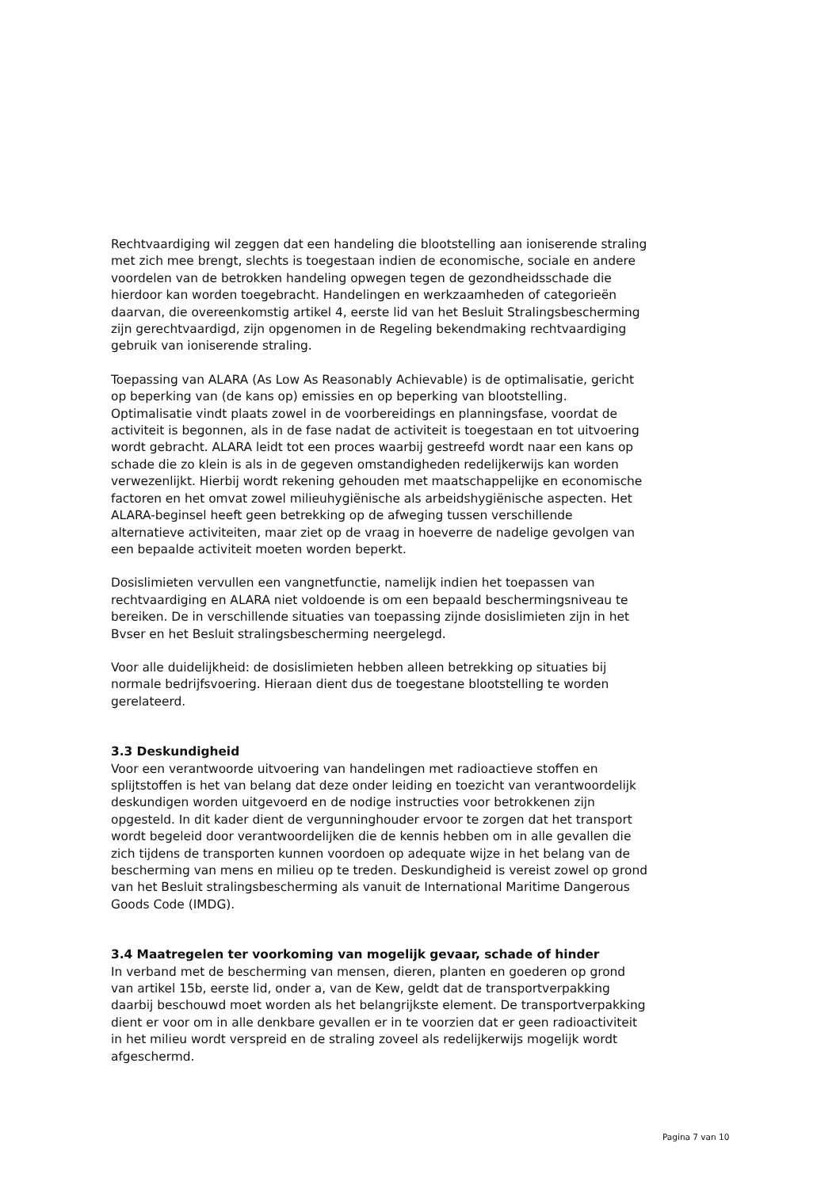Rechtvaardiging wil zeggen dat een handeling die blootstelling aan ioniserende straling met zich mee brengt, slechts is toegestaan indien de economische, sociale en andere voordelen van de betrokken handeling opwegen tegen de gezondheidsschade die hierdoor kan worden toegebracht. Handelingen en werkzaamheden of categorieën daarvan, die overeenkomstig artikel 4, eerste lid van het Besluit Stralingsbescherming zijn gerechtvaardigd, zijn opgenomen in de Regeling bekendmaking rechtvaardiging gebruik van ioniserende straling.
Toepassing van ALARA (As Low As Reasonably Achievable) is de optimalisatie, gericht op beperking van (de kans op) emissies en op beperking van blootstelling. Optimalisatie vindt plaats zowel in de voorbereidings en planningsfase, voordat de activiteit is begonnen, als in de fase nadat de activiteit is toegestaan en tot uitvoering wordt gebracht. ALARA leidt tot een proces waarbij gestreefd wordt naar een kans op schade die zo klein is als in de gegeven omstandigheden redelijkerwijs kan worden verwezenlijkt. Hierbij wordt rekening gehouden met maatschappelijke en economische factoren en het omvat zowel milieuhygiënische als arbeidshygiënische aspecten. Het ALARA-beginsel heeft geen betrekking op de afweging tussen verschillende alternatieve activiteiten, maar ziet op de vraag in hoeverre de nadelige gevolgen van een bepaalde activiteit moeten worden beperkt.
Dosislimieten vervullen een vangnetfunctie, namelijk indien het toepassen van rechtvaardiging en ALARA niet voldoende is om een bepaald beschermingsniveau te bereiken. De in verschillende situaties van toepassing zijnde dosislimieten zijn in het Bvser en het Besluit stralingsbescherming neergelegd.
Voor alle duidelijkheid: de dosislimieten hebben alleen betrekking op situaties bij normale bedrijfsvoering. Hieraan dient dus de toegestane blootstelling te worden gerelateerd.
3.3 Deskundigheid
Voor een verantwoorde uitvoering van handelingen met radioactieve stoffen en splijtstoffen is het van belang dat deze onder leiding en toezicht van verantwoordelijk deskundigen worden uitgevoerd en de nodige instructies voor betrokkenen zijn opgesteld. In dit kader dient de vergunninghouder ervoor te zorgen dat het transport wordt begeleid door verantwoordelijken die de kennis hebben om in alle gevallen die zich tijdens de transporten kunnen voordoen op adequate wijze in het belang van de bescherming van mens en milieu op te treden. Deskundigheid is vereist zowel op grond van het Besluit stralingsbescherming als vanuit de International Maritime Dangerous Goods Code (IMDG).
3.4 Maatregelen ter voorkoming van mogelijk gevaar, schade of hinder
In verband met de bescherming van mensen, dieren, planten en goederen op grond van artikel 15b, eerste lid, onder a, van de Kew, geldt dat de transportverpakking daarbij beschouwd moet worden als het belangrijkste element. De transportverpakking dient er voor om in alle denkbare gevallen er in te voorzien dat er geen radioactiviteit in het milieu wordt verspreid en de straling zoveel als redelijkerwijs mogelijk wordt afgeschermd.
Pagina 7 van 10